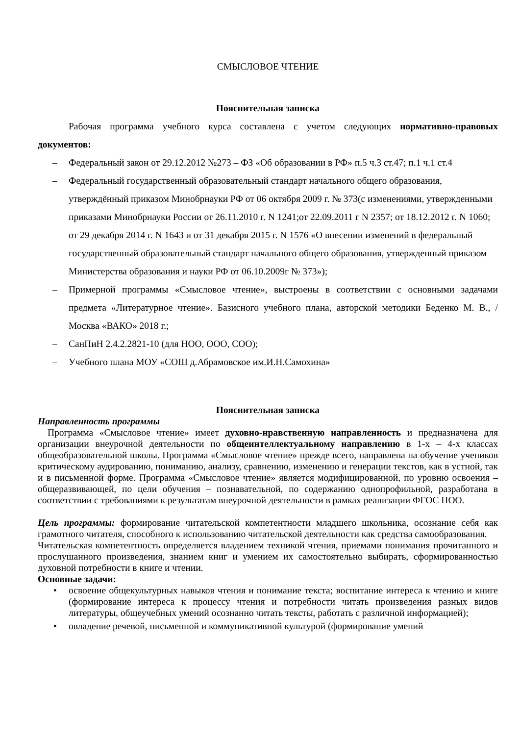СМЫСЛОВОЕ ЧТЕНИЕ
Пояснительная записка
Рабочая программа учебного курса составлена с учетом следующих нормативно-правовых документов:
– Федеральный закон от 29.12.2012 №273 – ФЗ «Об образовании в РФ» п.5 ч.3 ст.47; п.1 ч.1 ст.4
– Федеральный государственный образовательный стандарт начального общего образования, утверждённый приказом Минобрнауки РФ от 06 октября 2009 г. № 373(с изменениями, утвержденными приказами Минобрнауки России от 26.11.2010 г. N 1241;от 22.09.2011 г N 2357; от 18.12.2012 г. N 1060; от 29 декабря 2014 г. N 1643 и от 31 декабря 2015 г. N 1576 «О внесении изменений в федеральный государственный образовательный стандарт начального общего образования, утвержденный приказом Министерства образования и науки РФ от 06.10.2009г № 373»);
– Примерной программы «Смысловое чтение», выстроены в соответствии с основными задачами предмета «Литературное чтение». Базисного учебного плана, авторской методики Беденко М. В., /Москва «ВАКО» 2018 г.;
– СанПиН 2.4.2.2821-10 (для НОО, ООО, СОО);
– Учебного плана МОУ «СОШ д.Абрамовское им.И.Н.Самохина»
Пояснительная записка
Направленность программы
Программа «Смысловое чтение» имеет духовно-нравственную направленность и предназначена для организации внеурочной деятельности по общеинтеллектуальному направлению в 1-х – 4-х классах общеобразовательной школы. Программа «Смысловое чтение» прежде всего, направлена на обучение учеников критическому аудированию, пониманию, анализу, сравнению, изменению и генерации текстов, как в устной, так и в письменной форме. Программа «Смысловое чтение» является модифицированной, по уровню освоения – общеразвивающей, по цели обучения – познавательной, по содержанию однопрофильной, разработана в соответствии с требованиями к результатам внеурочной деятельности в рамках реализации ФГОС НОО.
Цель программы: формирование читательской компетентности младшего школьника, осознание себя как грамотного читателя, способного к использованию читательской деятельности как средства самообразования.
Читательская компетентность определяется владением техникой чтения, приемами понимания прочитанного и прослушанного произведения, знанием книг и умением их самостоятельно выбирать, сформированностью духовной потребности в книге и чтении.
Основные задачи:
• освоение общекультурных навыков чтения и понимание текста; воспитание интереса к чтению и книге (формирование интереса к процессу чтения и потребности читать произведения разных видов литературы, общеучебных умений осознанно читать тексты, работать с различной информацией);
• овладение речевой, письменной и коммуникативной культурой (формирование умений